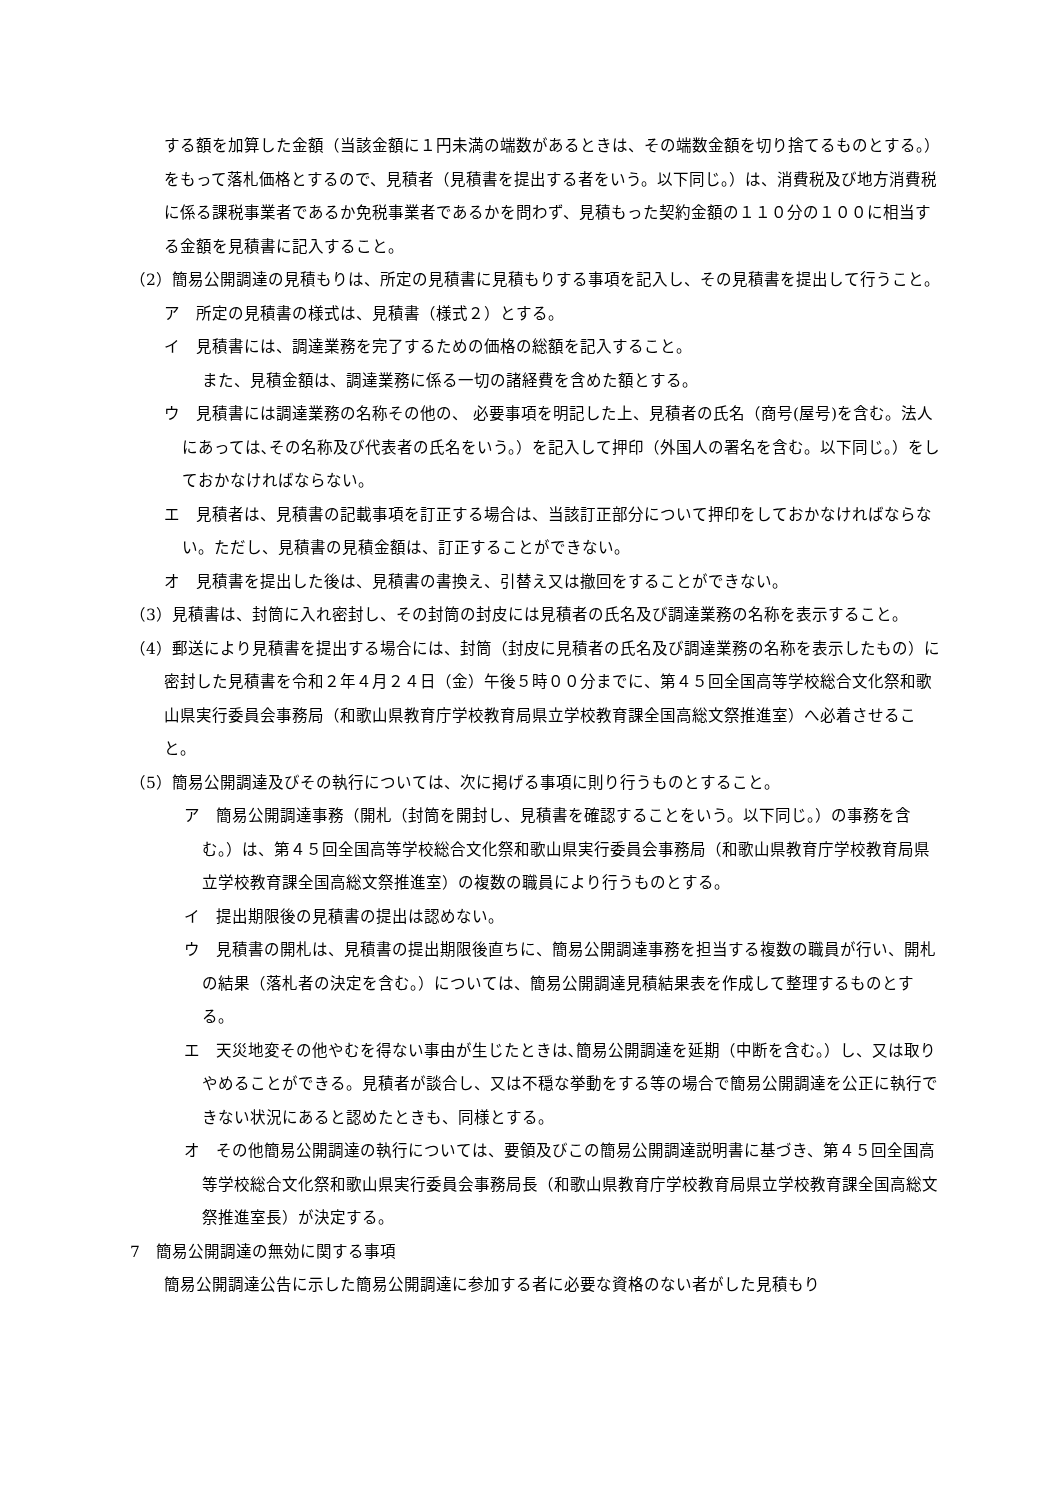する額を加算した金額（当該金額に１円未満の端数があるときは、その端数金額を切り捨てるものとする。）をもって落札価格とするので、見積者（見積書を提出する者をいう。以下同じ。）は、消費税及び地方消費税に係る課税事業者であるか免税事業者であるかを問わず、見積もった契約金額の１１０分の１００に相当する金額を見積書に記入すること。
（2）簡易公開調達の見積もりは、所定の見積書に見積もりする事項を記入し、その見積書を提出して行うこと。
ア　所定の見積書の様式は、見積書（様式２）とする。
イ　見積書には、調達業務を完了するための価格の総額を記入すること。
また、見積金額は、調達業務に係る一切の諸経費を含めた額とする。
ウ　見積書には調達業務の名称その他の、 必要事項を明記した上、見積者の氏名（商号(屋号)を含む。法人にあっては､その名称及び代表者の氏名をいう。）を記入して押印（外国人の署名を含む。以下同じ。）をしておかなければならない。
エ　見積者は、見積書の記載事項を訂正する場合は、当該訂正部分について押印をしておかなければならない。ただし、見積書の見積金額は、訂正することができない。
オ　見積書を提出した後は、見積書の書換え、引替え又は撤回をすることができない。
（3）見積書は、封筒に入れ密封し、その封筒の封皮には見積者の氏名及び調達業務の名称を表示すること。
（4）郵送により見積書を提出する場合には、封筒（封皮に見積者の氏名及び調達業務の名称を表示したもの）に密封した見積書を令和２年４月２４日（金）午後５時００分までに、第４５回全国高等学校総合文化祭和歌山県実行委員会事務局（和歌山県教育庁学校教育局県立学校教育課全国高総文祭推進室）へ必着させること。
（5）簡易公開調達及びその執行については、次に掲げる事項に則り行うものとすること。
ア　簡易公開調達事務（開札（封筒を開封し、見積書を確認することをいう。以下同じ。）の事務を含む。）は、第４５回全国高等学校総合文化祭和歌山県実行委員会事務局（和歌山県教育庁学校教育局県立学校教育課全国高総文祭推進室）の複数の職員により行うものとする。
イ　提出期限後の見積書の提出は認めない。
ウ　見積書の開札は、見積書の提出期限後直ちに、簡易公開調達事務を担当する複数の職員が行い、開札の結果（落札者の決定を含む。）については、簡易公開調達見積結果表を作成して整理するものとする。
エ　天災地変その他やむを得ない事由が生じたときは､簡易公開調達を延期（中断を含む。）し、又は取りやめることができる。見積者が談合し、又は不穏な挙動をする等の場合で簡易公開調達を公正に執行できない状況にあると認めたときも、同様とする。
オ　その他簡易公開調達の執行については、要領及びこの簡易公開調達説明書に基づき、第４５回全国高等学校総合文化祭和歌山県実行委員会事務局長（和歌山県教育庁学校教育局県立学校教育課全国高総文祭推進室長）が決定する。
7　簡易公開調達の無効に関する事項
簡易公開調達公告に示した簡易公開調達に参加する者に必要な資格のない者がした見積もり